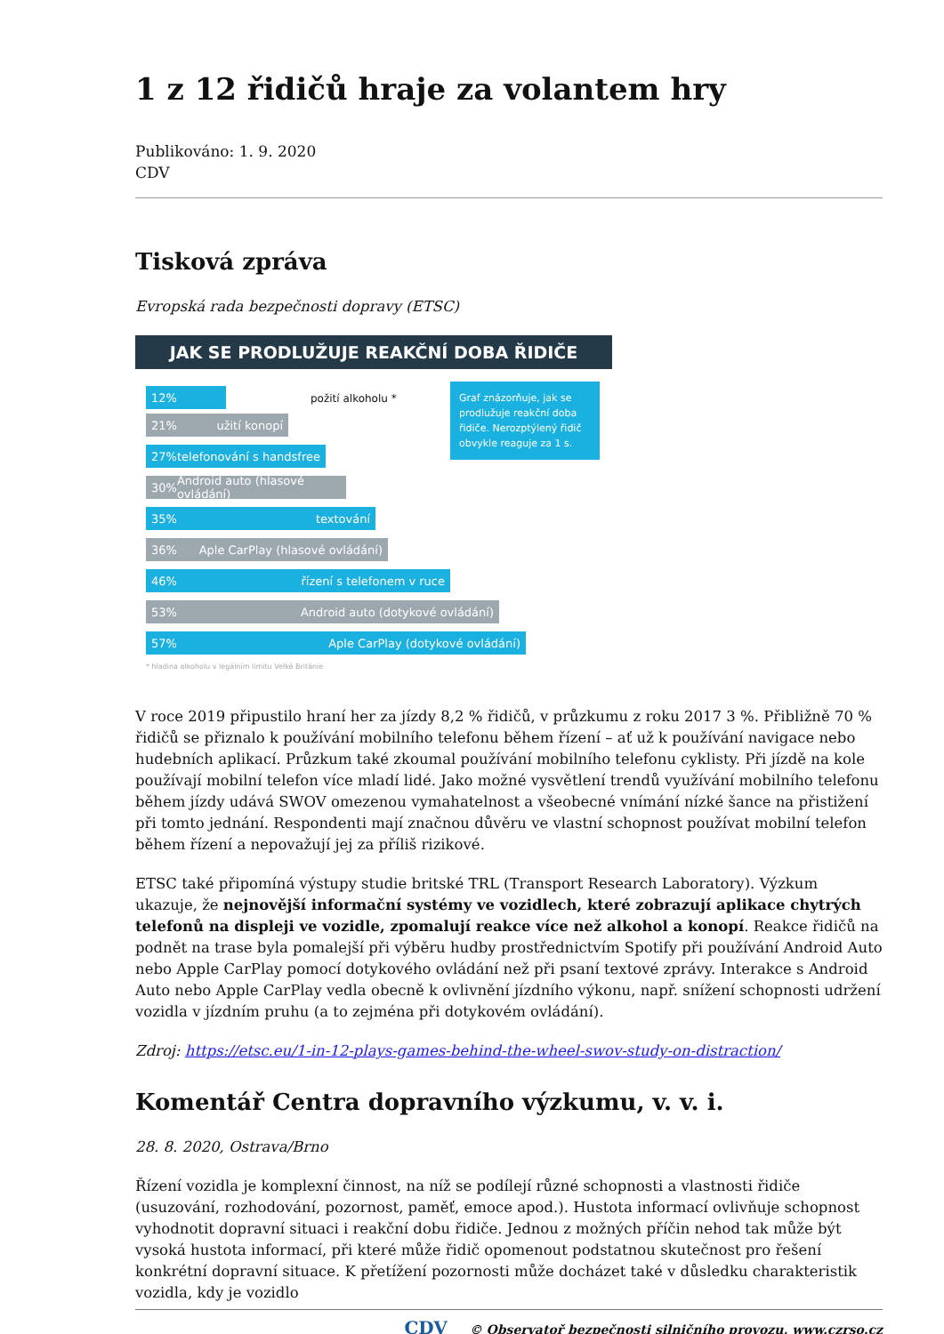1 z 12 řidičů hraje za volantem hry
Publikováno: 1. 9. 2020
CDV
Tisková zpráva
Evropská rada bezpečnosti dopravy (ETSC)
JAK SE PRODLUŽUJE REAKČNÍ DOBA ŘIDIČE
Graf znázorňuje, jak se prodlužuje reakční doba řidiče. Nerozptýlený řidič obvykle reaguje za 1 s.
12%
požití alkoholu *
21% užití konopí
27% telefonování s handsfree
30% Android auto (hlasové ovládání)
35% textování
36% Aple CarPlay (hlasové ovládání)
46% řízení s telefonem v ruce
53% Android auto (dotykové ovládání)
57% Aple CarPlay (dotykové ovládání)
* hladina alkoholu v legálním limitu Velké Británie
V roce 2019 připustilo hraní her za jízdy 8,2 % řidičů, v průzkumu z roku 2017 3 %. Přibližně 70 % řidičů se přiznalo k používání mobilního telefonu během řízení – ať už k používání navigace nebo hudebních aplikací. Průzkum také zkoumal používání mobilního telefonu cyklisty. Při jízdě na kole používají mobilní telefon více mladí lidé. Jako možné vysvětlení trendů využívání mobilního telefonu během jízdy udává SWOV omezenou vymahatelnost a všeobecné vnímání nízké šance na přistižení při tomto jednání. Respondenti mají značnou důvěru ve vlastní schopnost používat mobilní telefon během řízení a nepovažují jej za příliš rizikové.
ETSC také připomíná výstupy studie britské TRL (Transport Research Laboratory). Výzkum ukazuje, že nejnovější informační systémy ve vozidlech, které zobrazují aplikace chytrých telefonů na displeji ve vozidle, zpomalují reakce více než alkohol a konopí. Reakce řidičů na podnět na trase byla pomalejší při výběru hudby prostřednictvím Spotify při používání Android Auto nebo Apple CarPlay pomocí dotykového ovládání než při psaní textové zprávy. Interakce s Android Auto nebo Apple CarPlay vedla obecně k ovlivnění jízdního výkonu, např. snížení schopnosti udržení vozidla v jízdním pruhu (a to zejména při dotykovém ovládání).
Zdroj: https://etsc.eu/1-in-12-plays-games-behind-the-wheel-swov-study-on-distraction/
Komentář Centra dopravního výzkumu, v. v. i.
28. 8. 2020, Ostrava/Brno
Řízení vozidla je komplexní činnost, na níž se podílejí různé schopnosti a vlastnosti řidiče (usuzování, rozhodování, pozornost, paměť, emoce apod.). Hustota informací ovlivňuje schopnost vyhodnotit dopravní situaci i reakční dobu řidiče. Jednou z možných příčin nehod tak může být vysoká hustota informací, při které může řidič opomenout podstatnou skutečnost pro řešení konkrétní dopravní situace. K přetížení pozornosti může docházet také v důsledku charakteristik vozidla, kdy je vozidlo
CDV © Observatoř bezpečnosti silničního provozu, www.czrso.cz